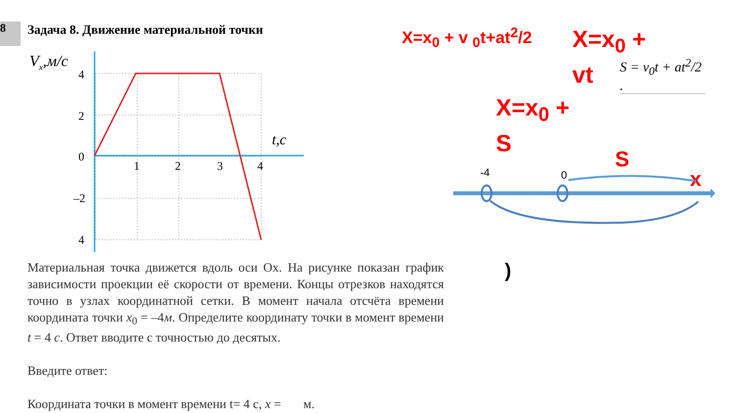8
Задача 8. Движение материальной точки
Vx,м/с
4
2
0
–2
4
1
2
3
4
t,c
Материальная точка движется вдоль оси Ox. На рисунке показан график зависимости проекции её скорости от времени. Концы отрезков находятся точно в узлах координатной сетки. В момент начала отсчёта времени координата точки x<sub>0</sub> = –4м. Определите координату точки в момент времени t = 4 с. Ответ вводите с точностью до десятых.
Введите ответ:
Координата точки в момент времени t= 4 с, x = м.
X=x<sub>0</sub> + v <sub>0</sub>t+at<sup>2</sup>/2
X=x<sub>0</sub> + vt
S = v<sub>0</sub>t + at<sup>2</sup>/2 .
X=x<sub>0</sub> + S
S
-4
0
x
)